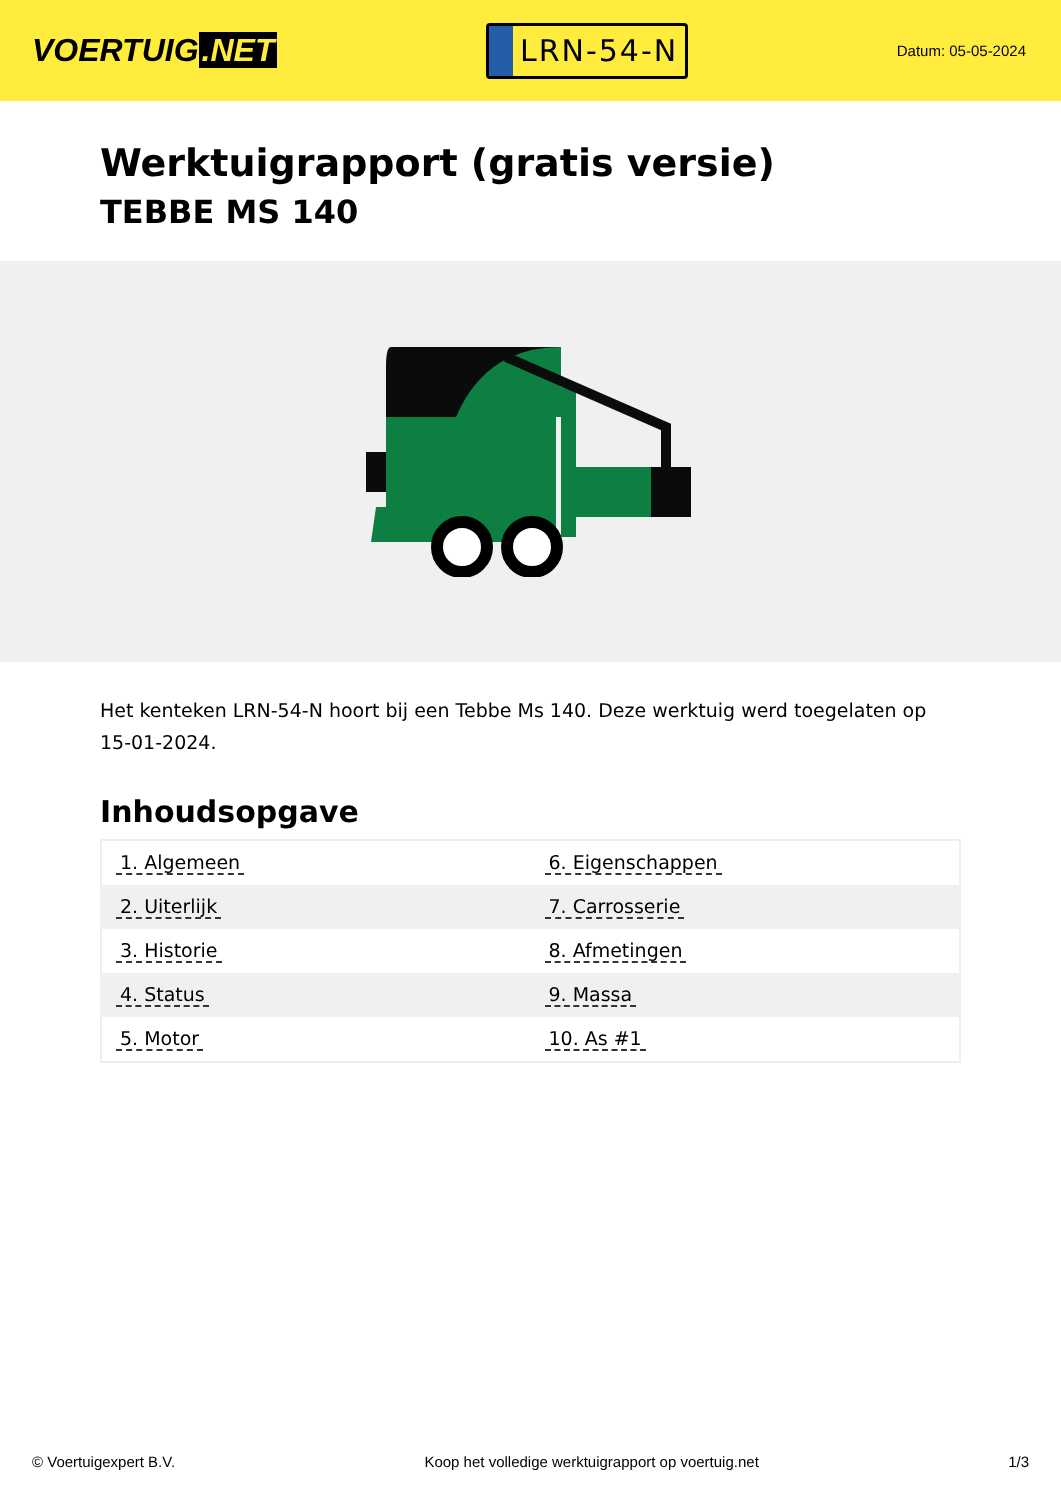VOERTUIG.NET
LRN-54-N
Datum: 05-05-2024
Werktuigrapport (gratis versie)
TEBBE MS 140
Het kenteken LRN-54-N hoort bij een Tebbe Ms 140. Deze werktuig werd toegelaten op 15-01-2024.
Inhoudsopgave
| 1. Algemeen | 6. Eigenschappen |
| 2. Uiterlijk | 7. Carrosserie |
| 3. Historie | 8. Afmetingen |
| 4. Status | 9. Massa |
| 5. Motor | 10. As #1 |
© Voertuigexpert B.V. Koop het volledige werktuigrapport op voertuig.net
1/3